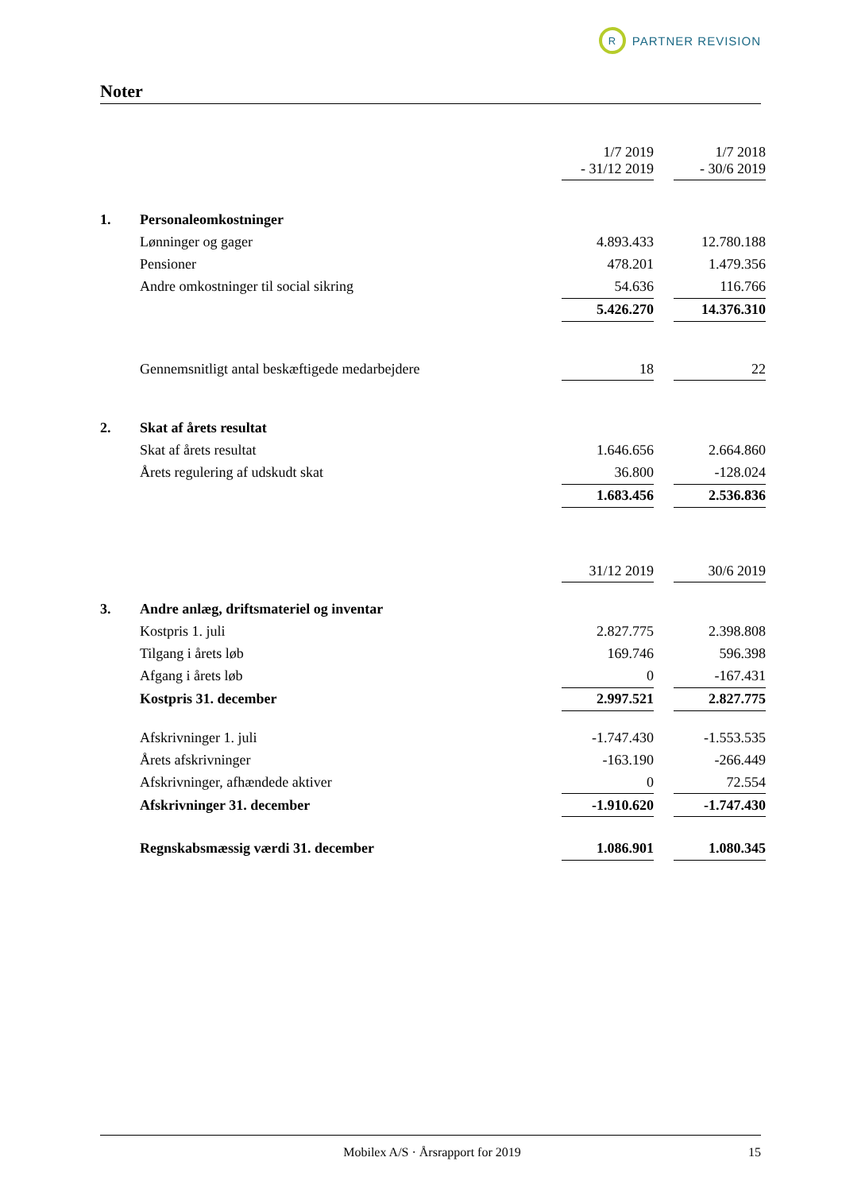R
PARTNER REVISION
Noter
| | | 1/7 2019 - 31/12 2019 | | 1/7 2018 - 30/6 2019 |
| 1. | Personaleomkostninger | | | |
| | Lønninger og gager | 4.893.433 | | 12.780.188 |
| | Pensioner | 478.201 | | 1.479.356 |
| | Andre omkostninger til social sikring | 54.636 | | 116.766 |
| | | 5.426.270 | | 14.376.310 |
| | Gennemsnitligt antal beskæftigede medarbejdere | 18 | | 22 |
| 2. | Skat af årets resultat | | | |
| | Skat af årets resultat | 1.646.656 | | 2.664.860 |
| | Årets regulering af udskudt skat | 36.800 | | -128.024 |
| | | 1.683.456 | | 2.536.836 |
| | | 31/12 2019 | | 30/6 2019 |
| 3. | Andre anlæg, driftsmateriel og inventar | | | |
| | Kostpris 1. juli | 2.827.775 | | 2.398.808 |
| | Tilgang i årets løb | 169.746 | | 596.398 |
| | Afgang i årets løb | 0 | | -167.431 |
| | Kostpris 31. december | 2.997.521 | | 2.827.775 |
| | Afskrivninger 1. juli | -1.747.430 | | -1.553.535 |
| | Årets afskrivninger | -163.190 | | -266.449 |
| | Afskrivninger, afhændede aktiver | 0 | | 72.554 |
| | Afskrivninger 31. december | -1.910.620 | | -1.747.430 |
| | Regnskabsmæssig værdi 31. december | 1.086.901 | | 1.080.345 |
Mobilex A/S · Årsrapport for 2019 15